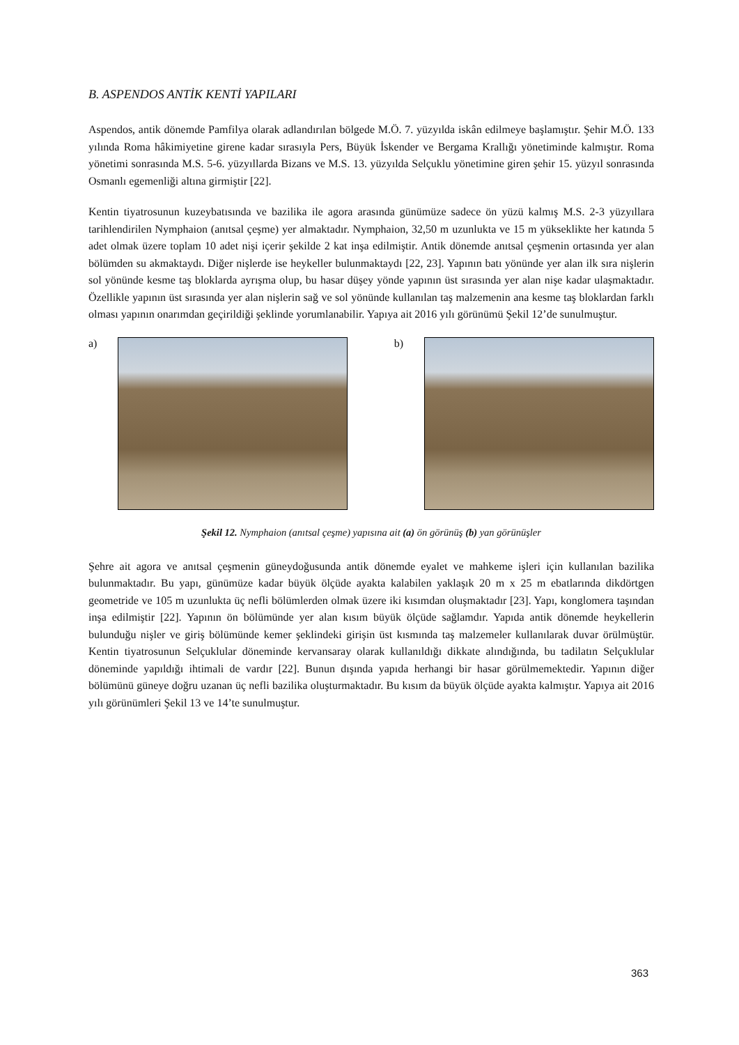B. ASPENDOS ANTİK KENTİ YAPILARI
Aspendos, antik dönemde Pamfilya olarak adlandırılan bölgede M.Ö. 7. yüzyılda iskân edilmeye başlamıştır. Şehir M.Ö. 133 yılında Roma hâkimiyetine girene kadar sırasıyla Pers, Büyük İskender ve Bergama Krallığı yönetiminde kalmıştır. Roma yönetimi sonrasında M.S. 5-6. yüzyıllarda Bizans ve M.S. 13. yüzyılda Selçuklu yönetimine giren şehir 15. yüzyıl sonrasında Osmanlı egemenliği altına girmiştir [22].
Kentin tiyatrosunun kuzeybatısında ve bazilika ile agora arasında günümüze sadece ön yüzü kalmış M.S. 2-3 yüzyıllara tarihlendirilen Nymphaion (anıtsal çeşme) yer almaktadır. Nymphaion, 32,50 m uzunlukta ve 15 m yükseklikte her katında 5 adet olmak üzere toplam 10 adet nişi içerir şekilde 2 kat inşa edilmiştir. Antik dönemde anıtsal çeşmenin ortasında yer alan bölümden su akmaktaydı. Diğer nişlerde ise heykeller bulunmaktaydı [22, 23]. Yapının batı yönünde yer alan ilk sıra nişlerin sol yönünde kesme taş bloklarda ayrışma olup, bu hasar düşey yönde yapının üst sırasında yer alan nişe kadar ulaşmaktadır. Özellikle yapının üst sırasında yer alan nişlerin sağ ve sol yönünde kullanılan taş malzemenin ana kesme taş bloklardan farklı olması yapının onarımdan geçirildiği şeklinde yorumlanabilir. Yapıya ait 2016 yılı görünümü Şekil 12’de sunulmuştur.
a) b)
Şekil 12. Nymphaion (anıtsal çeşme) yapısına ait (a) ön görünüş (b) yan görünüşler
Şehre ait agora ve anıtsal çeşmenin güneydoğusunda antik dönemde eyalet ve mahkeme işleri için kullanılan bazilika bulunmaktadır. Bu yapı, günümüze kadar büyük ölçüde ayakta kalabilen yaklaşık 20 m x 25 m ebatlarında dikdörtgen geometride ve 105 m uzunlukta üç nefli bölümlerden olmak üzere iki kısımdan oluşmaktadır [23]. Yapı, konglomera taşından inşa edilmiştir [22]. Yapının ön bölümünde yer alan kısım büyük ölçüde sağlamdır. Yapıda antik dönemde heykellerin bulunduğu nişler ve giriş bölümünde kemer şeklindeki girişin üst kısmında taş malzemeler kullanılarak duvar örülmüştür. Kentin tiyatrosunun Selçuklular döneminde kervansaray olarak kullanıldığı dikkate alındığında, bu tadilatın Selçuklular döneminde yapıldığı ihtimali de vardır [22]. Bunun dışında yapıda herhangi bir hasar görülmemektedir. Yapının diğer bölümünü güneye doğru uzanan üç nefli bazilika oluşturmaktadır. Bu kısım da büyük ölçüde ayakta kalmıştır. Yapıya ait 2016 yılı görünümleri Şekil 13 ve 14’te sunulmuştur.
363